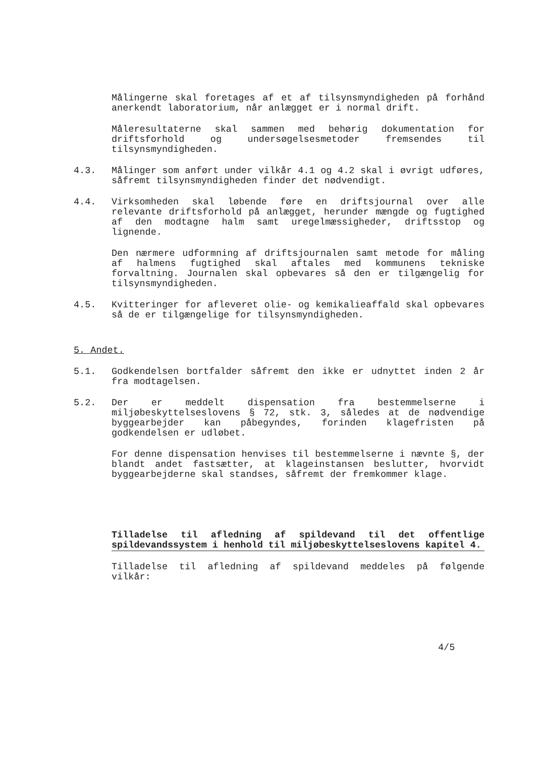Målingerne skal foretages af et af tilsynsmyndigheden på forhånd anerkendt laboratorium, når anlægget er i normal drift.
Måleresultaterne skal sammen med behørig dokumentation for driftsforhold og undersøgelsesmetoder fremsendes til tilsynsmyndigheden.
4.3. Målinger som anført under vilkår 4.1 og 4.2 skal i øvrigt udføres, såfremt tilsynsmyndigheden finder det nødvendigt.
4.4. Virksomheden skal løbende føre en driftsjournal over alle relevante driftsforhold på anlægget, herunder mængde og fugtighed af den modtagne halm samt uregelmæssigheder, driftsstop og lignende.
Den nærmere udformning af driftsjournalen samt metode for måling af halmens fugtighed skal aftales med kommunens tekniske forvaltning. Journalen skal opbevares så den er tilgængelig for tilsynsmyndigheden.
4.5. Kvitteringer for afleveret olie- og kemikalieaffald skal opbevares så de er tilgængelige for tilsynsmyndigheden.
5. Andet.
5.1. Godkendelsen bortfalder såfremt den ikke er udnyttet inden 2 år fra modtagelsen.
5.2. Der er meddelt dispensation fra bestemmelserne i miljøbeskyttelseslovens § 72, stk. 3, således at de nødvendige byggearbejder kan påbegyndes, forinden klagefristen på godkendelsen er udløbet.
For denne dispensation henvises til bestemmelserne i nævnte §, der blandt andet fastsætter, at klageinstansen beslutter, hvorvidt byggearbejderne skal standses, såfremt der fremkommer klage.
Tilladelse til afledning af spildevand til det offentlige spildevandssystem i henhold til miljøbeskyttelseslovens kapitel 4.
Tilladelse til afledning af spildevand meddeles på følgende vilkår:
4/5